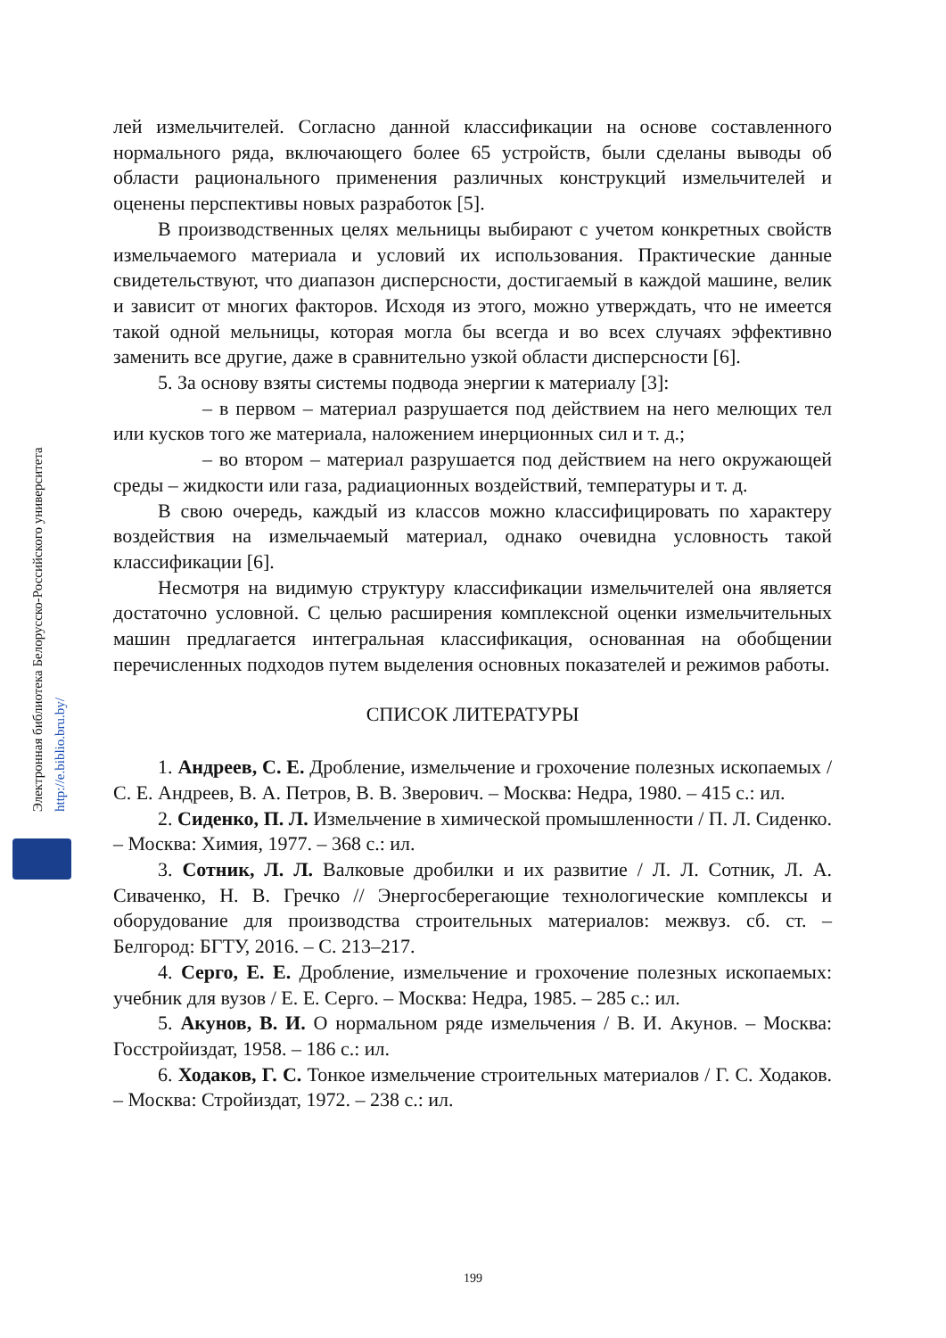Электронная библиотека Белорусско-Российского университета
http://e.biblio.bru.by/
лей измельчителей. Согласно данной классификации на основе составленного нормального ряда, включающего более 65 устройств, были сделаны выводы об области рационального применения различных конструкций измельчителей и оценены перспективы новых разработок [5].
В производственных целях мельницы выбирают с учетом конкретных свойств измельчаемого материала и условий их использования. Практические данные свидетельствуют, что диапазон дисперсности, достигаемый в каждой машине, велик и зависит от многих факторов. Исходя из этого, можно утверждать, что не имеется такой одной мельницы, которая могла бы всегда и во всех случаях эффективно заменить все другие, даже в сравнительно узкой области дисперсности [6].
5. За основу взяты системы подвода энергии к материалу [3]:
– в первом – материал разрушается под действием на него мелющих тел или кусков того же материала, наложением инерционных сил и т. д.;
– во втором – материал разрушается под действием на него окружающей среды – жидкости или газа, радиационных воздействий, температуры и т. д.
В свою очередь, каждый из классов можно классифицировать по характеру воздействия на измельчаемый материал, однако очевидна условность такой классификации [6].
Несмотря на видимую структуру классификации измельчителей она является достаточно условной. С целью расширения комплексной оценки измельчительных машин предлагается интегральная классификация, основанная на обобщении перечисленных подходов путем выделения основных показателей и режимов работы.
СПИСОК ЛИТЕРАТУРЫ
1. Андреев, С. Е. Дробление, измельчение и грохочение полезных ископаемых / С. Е. Андреев, В. А. Петров, В. В. Зверович. – Москва: Недра, 1980. – 415 с.: ил.
2. Сиденко, П. Л. Измельчение в химической промышленности / П. Л. Сиденко. – Москва: Химия, 1977. – 368 с.: ил.
3. Сотник, Л. Л. Валковые дробилки и их развитие / Л. Л. Сотник, Л. А. Сиваченко, Н. В. Гречко // Энергосберегающие технологические комплексы и оборудование для производства строительных материалов: межвуз. сб. ст. – Белгород: БГТУ, 2016. – С. 213–217.
4. Серго, Е. Е. Дробление, измельчение и грохочение полезных ископаемых: учебник для вузов / Е. Е. Серго. – Москва: Недра, 1985. – 285 с.: ил.
5. Акунов, В. И. О нормальном ряде измельчения / В. И. Акунов. – Москва: Госстройиздат, 1958. – 186 с.: ил.
6. Ходаков, Г. С. Тонкое измельчение строительных материалов / Г. С. Ходаков. – Москва: Стройиздат, 1972. – 238 с.: ил.
199